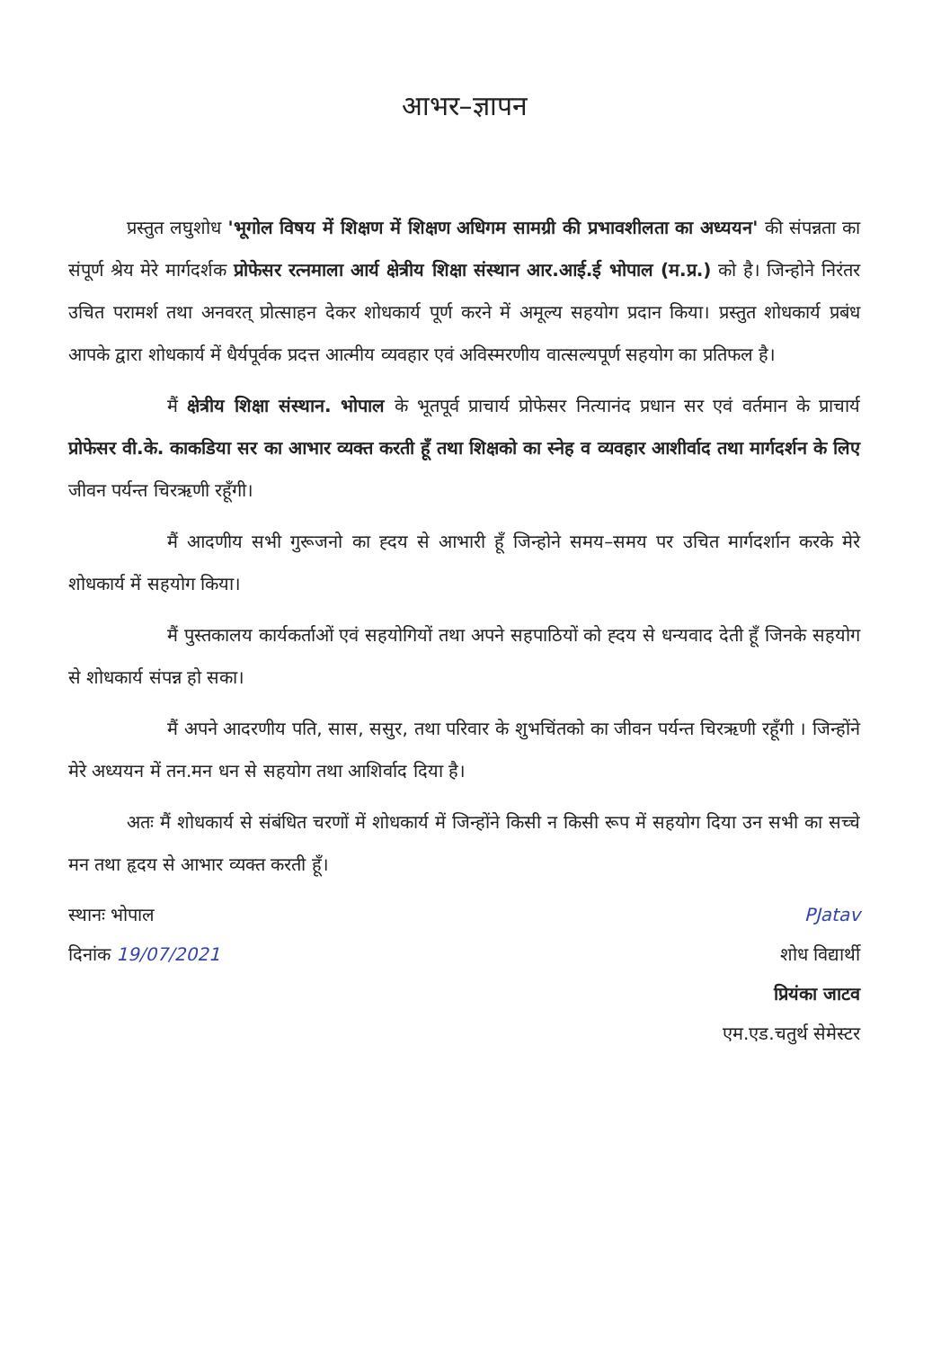आभर–ज्ञापन
प्रस्तुत लघुशोध 'भूगोल विषय में शिक्षण में शिक्षण अधिगम सामग्री की प्रभावशीलता का अध्ययन' की संपन्नता का संपूर्ण श्रेय मेरे मार्गदर्शक प्रोफेसर रत्नमाला आर्य क्षेत्रीय शिक्षा संस्थान आर.आई.ई भोपाल (म.प्र.) को है। जिन्होने निरंतर उचित परामर्श तथा अनवरत् प्रोत्साहन देकर शोधकार्य पूर्ण करने में अमूल्य सहयोग प्रदान किया। प्रस्तुत शोधकार्य प्रबंध आपके द्वारा शोधकार्य में धैर्यपूर्वक प्रदत्त आत्मीय व्यवहार एवं अविस्मरणीय वात्सल्यपूर्ण सहयोग का प्रतिफल है।
मैं क्षेत्रीय शिक्षा संस्थान. भोपाल के भूतपूर्व प्राचार्य प्रोफेसर नित्यानंद प्रधान सर एवं वर्तमान के प्राचार्य प्रोफेसर वी.के. काकडिया सर का आभार व्यक्त करती हूँ तथा शिक्षको का स्नेह व व्यवहार आशीर्वाद तथा मार्गदर्शन के लिए जीवन पर्यन्त चिरऋणी रहूँगी।
मैं आदणीय सभी गुरूजनो का ह्दय से आभारी हूँ जिन्होने समय–समय पर उचित मार्गदर्शान करके मेरे शोधकार्य में सहयोग किया।
मैं पुस्तकालय कार्यकर्ताओं एवं सहयोगियों तथा अपने सहपाठियों को ह्दय से धन्यवाद देती हूँ जिनके सहयोग से शोधकार्य संपन्न हो सका।
मैं अपने आदरणीय पति, सास, ससुर, तथा परिवार के शुभचिंतको का जीवन पर्यन्त चिरऋणी रहूँगी । जिन्होंने मेरे अध्ययन में तन.मन धन से सहयोग तथा आशिर्वाद दिया है।
अतः मैं शोधकार्य से संबंधित चरणों में शोधकार्य में जिन्होंने किसी न किसी रूप में सहयोग दिया उन सभी का सच्चे मन तथा हृदय से आभार व्यक्त करती हूँ।
स्थानः भोपाल
दिनांक 19/07/2021
PJatav
शोध विद्यार्थी
प्रियंका जाटव
एम.एड.चतुर्थ सेमेस्टर